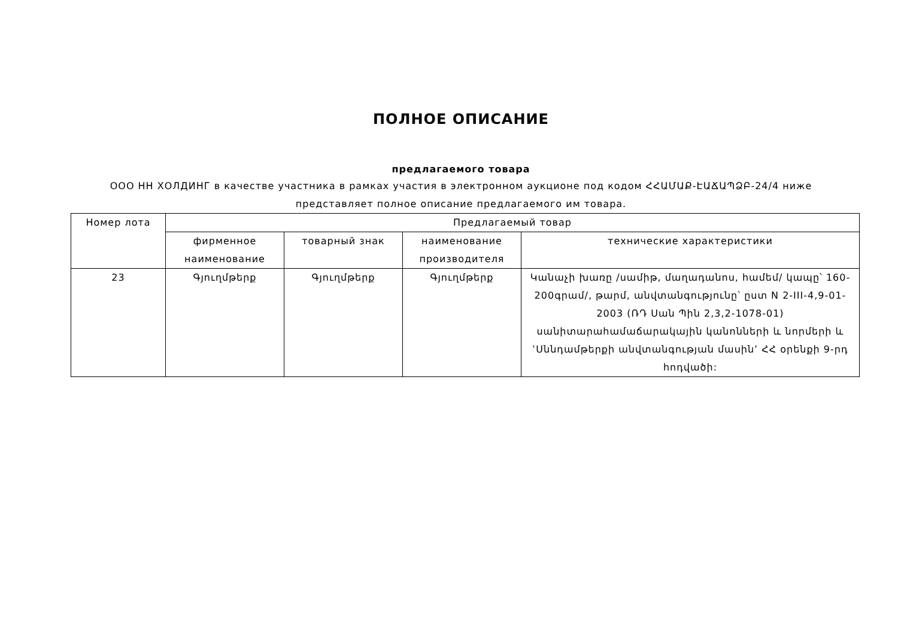ПОЛНОЕ ОПИСАНИЕ
предлагаемого товара
ООО НН ХОЛДИНГ в качестве участника в рамках участия в электронном аукционе под кодом ՀՀԱՄԱՔ-ԷԱՃԱՊՁԲ-24/4 ниже представляет полное описание предлагаемого им товара.
| Номер лота | Предлагаемый товар | | | |
| --- | --- | --- | --- | --- |
| | фирменное наименование | товарный знак | наименование производителя | технические характеристики |
| 23 | Գյուղմթերք | Գյուղմթերք | Գյուղմթերք | Կանաչի խառը /սամիթ, մաղադանոս, համեմ/ կապը՝ 160-200գրամ/, թարմ, անվտանգությունը՝ ըստ N 2-III-4,9-01-2003 (ՌԴ Սան Պին 2,3,2-1078-01) սանիտարահամաճարակային կանոնների և նորմերի և ՙՍննդամթերքի անվտանգության մասին՚ ՀՀ օրենքի 9-րդ հոդվածի: |